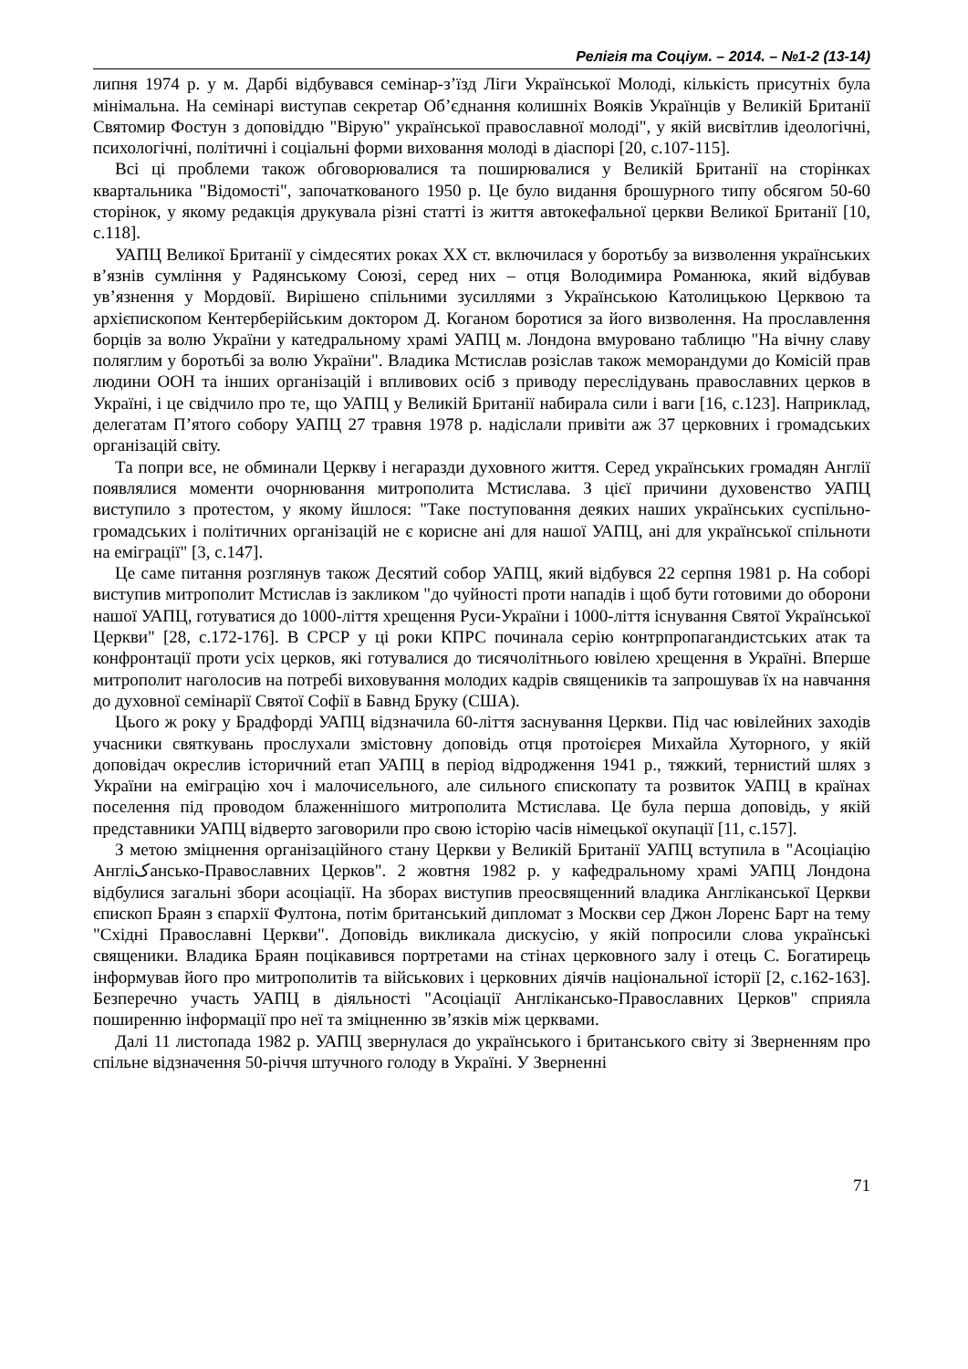Релігія та Соціум. – 2014. – №1-2 (13-14)
липня 1974 р. у м. Дарбі відбувався семінар-з’їзд Ліги Української Молоді, кількість присутніх була мінімальна. На семінарі виступав секретар Об’єднання колишніх Вояків Українців у Великій Британії Святомир Фостун з доповіддю "Вірую" української православної молоді", у якій висвітлив ідеологічні, психологічні, політичні і соціальні форми виховання молоді в діаспорі [20, с.107-115].
Всі ці проблеми також обговорювалися та поширювалися у Великій Британії на сторінках квартальника "Відомості", започаткованого 1950 р. Це було видання брошурного типу обсягом 50-60 сторінок, у якому редакція друкувала різні статті із життя автокефальної церкви Великої Британії [10, с.118].
УАПЦ Великої Британії у сімдесятих роках ХХ ст. включилася у боротьбу за визволення українських в’язнів сумління у Радянському Союзі, серед них – отця Володимира Романюка, який відбував ув’язнення у Мордовії. Вирішено спільними зусиллями з Українською Католицькою Церквою та архієпископом Кентерберійським доктором Д. Коганом боротися за його визволення. На прославлення борців за волю України у катедральному храмі УАПЦ м. Лондона вмуровано таблицю "На вічну славу поляглим у боротьбі за волю України". Владика Мстислав розіслав також меморандуми до Комісій прав людини ООН та інших організацій і впливових осіб з приводу переслідувань православних церков в Україні, і це свідчило про те, що УАПЦ у Великій Британії набирала сили і ваги [16, с.123]. Наприклад, делегатам П’ятого собору УАПЦ 27 травня 1978 р. надіслали привіти аж 37 церковних і громадських організацій світу.
Та попри все, не обминали Церкву і негаразди духовного життя. Серед українських громадян Англії появлялися моменти очорнювання митрополита Мстислава. З цієї причини духовенство УАПЦ виступило з протестом, у якому йшлося: "Таке поступовання деяких наших українських суспільно-громадських і політичних організацій не є корисне ані для нашої УАПЦ, ані для української спільноти на еміграції" [3, с.147].
Це саме питання розглянув також Десятий собор УАПЦ, який відбувся 22 серпня 1981 р. На соборі виступив митрополит Мстислав із закликом "до чуйності проти нападів і щоб бути готовими до оборони нашої УАПЦ, готуватися до 1000-ліття хрещення Руси-України і 1000-ліття існування Святої Української Церкви" [28, с.172-176]. В СРСР у ці роки КПРС починала серію контрпропагандистських атак та конфронтації проти усіх церков, які готувалися до тисячолітнього ювілею хрещення в Україні. Вперше митрополит наголосив на потребі виховування молодих кадрів священиків та запрошував їх на навчання до духовної семінарії Святої Софії в Бавнд Бруку (США).
Цього ж року у Брадфорді УАПЦ відзначила 60-ліття заснування Церкви. Під час ювілейних заходів учасники святкувань прослухали змістовну доповідь отця протоієрея Михайла Хуторного, у якій доповідач окреслив історичний етап УАПЦ в період відродження 1941 р., тяжкий, тернистий шлях з України на еміграцію хоч і малочисельного, але сильного єпископату та розвиток УАПЦ в країнах поселення під проводом блаженнішого митрополита Мстислава. Це була перша доповідь, у якій представники УАПЦ відверто заговорили про свою історію часів німецької окупації [11, с.157].
З метою зміцнення організаційного стану Церкви у Великій Британії УАПЦ вступила в "Асоціацію Англіکансько-Православних Церков". 2 жовтня 1982 р. у кафедральному храмі УАПЦ Лондона відбулися загальні збори асоціації. На зборах виступив преосвященний владика Англіканської Церкви єпископ Браян з єпархії Фултона, потім британський дипломат з Москви сер Джон Лоренс Барт на тему "Східні Православні Церкви". Доповідь викликала дискусію, у якій попросили слова українські священики. Владика Браян поцікавився портретами на стінах церковного залу і отець С. Богатирець інформував його про митрополитів та військових і церковних діячів національної історії [2, с.162-163]. Безперечно участь УАПЦ в діяльності "Асоціації Англіканcько-Православних Церков" сприяла поширенню інформації про неї та зміцненню зв’язків між церквами.
Далі 11 листопада 1982 р. УАПЦ звернулася до українського і британського світу зі Зверненням про спільне відзначення 50-річчя штучного голоду в Україні. У Зверненні
71